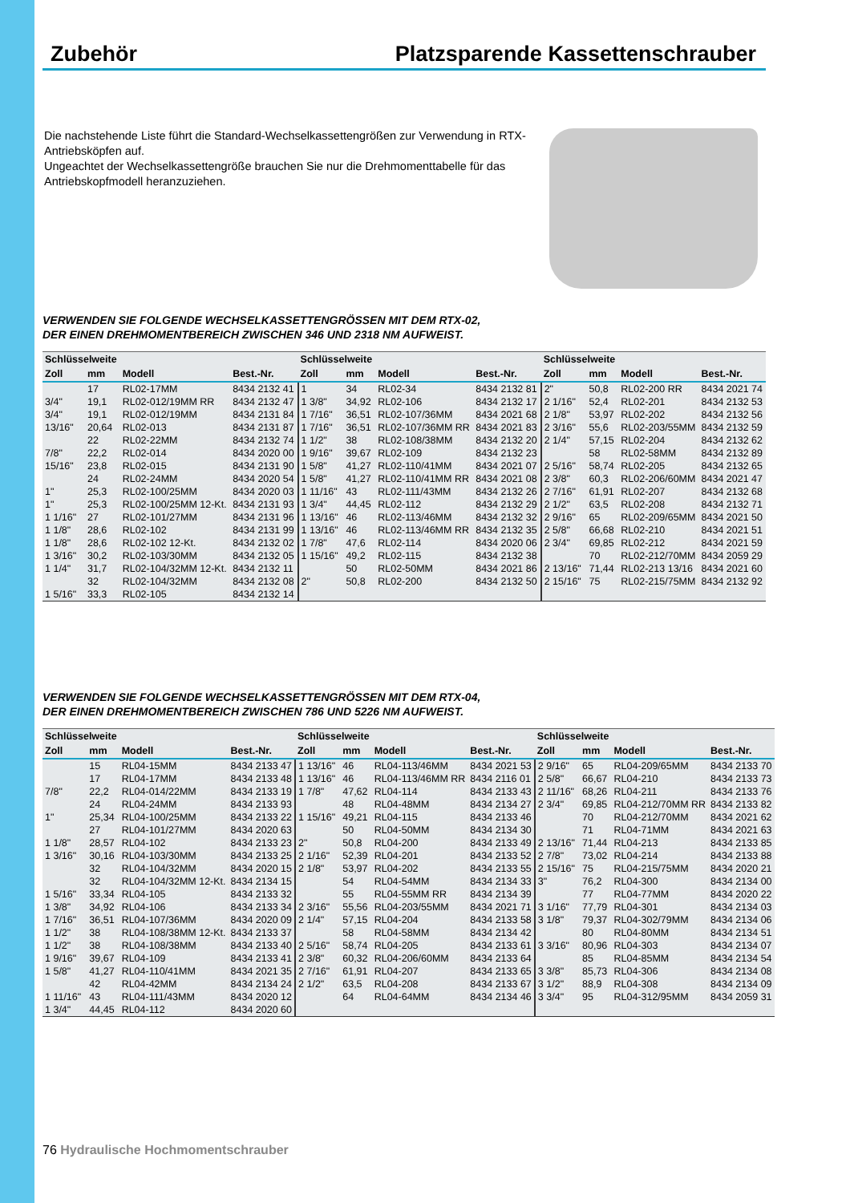Zubehör Platzsparende Kassettenschrauber
Die nachstehende Liste führt die Standard-Wechselkassettengrößen zur Verwendung in RTX-Antriebsköpfen auf.
Ungeachtet der Wechselkassettengröße brauchen Sie nur die Drehmomenttabelle für das Antriebskopfmodell heranzuziehen.
VERWENDEN SIE FOLGENDE WECHSELKASSETTENGRÖSSEN MIT DEM RTX-02,
DER EINEN DREHMOMENTBEREICH ZWISCHEN 346 UND 2318 NM AUFWEIST.
| Schlüsselweite | | | | Schlüsselweite | | | | Schlüsselweite | | | |
| --- | --- | --- | --- | --- | --- | --- | --- | --- | --- | --- | --- |
| Zoll | mm | Modell | Best.-Nr. | Zoll | mm | Modell | Best.-Nr. | Zoll | mm | Modell | Best.-Nr. |
| | 17 | RL02-17MM | 8434 2132 41 | 1 | 34 | RL02-34 | 8434 2132 81 | 2" | 50,8 | RL02-200 RR | 8434 2021 74 |
| 3/4" | 19,1 | RL02-012/19MM RR | 8434 2132 47 | 1 3/8" | 34,92 | RL02-106 | 8434 2132 17 | 2 1/16" | 52,4 | RL02-201 | 8434 2132 53 |
| 3/4" | 19,1 | RL02-012/19MM | 8434 2131 84 | 1 7/16" | 36,51 | RL02-107/36MM | 8434 2021 68 | 2 1/8" | 53,97 | RL02-202 | 8434 2132 56 |
| 13/16" | 20,64 | RL02-013 | 8434 2131 87 | 1 7/16" | 36,51 | RL02-107/36MM RR | 8434 2021 83 | 2 3/16" | 55,6 | RL02-203/55MM | 8434 2132 59 |
| | 22 | RL02-22MM | 8434 2132 74 | 1 1/2" | 38 | RL02-108/38MM | 8434 2132 20 | 2 1/4" | 57,15 | RL02-204 | 8434 2132 62 |
| 7/8" | 22,2 | RL02-014 | 8434 2020 00 | 1 9/16" | 39,67 | RL02-109 | 8434 2132 23 | | 58 | RL02-58MM | 8434 2132 89 |
| 15/16" | 23,8 | RL02-015 | 8434 2131 90 | 1 5/8" | 41,27 | RL02-110/41MM | 8434 2021 07 | 2 5/16" | 58,74 | RL02-205 | 8434 2132 65 |
| | 24 | RL02-24MM | 8434 2020 54 | 1 5/8" | 41,27 | RL02-110/41MM RR | 8434 2021 08 | 2 3/8" | 60,3 | RL02-206/60MM | 8434 2021 47 |
| 1" | 25,3 | RL02-100/25MM | 8434 2020 03 | 1 11/16" | 43 | RL02-111/43MM | 8434 2132 26 | 2 7/16" | 61,91 | RL02-207 | 8434 2132 68 |
| 1" | 25,3 | RL02-100/25MM 12-Kt. | 8434 2131 93 | 1 3/4" | 44,45 | RL02-112 | 8434 2132 29 | 2 1/2" | 63,5 | RL02-208 | 8434 2132 71 |
| 1 1/16" | 27 | RL02-101/27MM | 8434 2131 96 | 1 13/16" | 46 | RL02-113/46MM | 8434 2132 32 | 2 9/16" | 65 | RL02-209/65MM | 8434 2021 50 |
| 1 1/8" | 28,6 | RL02-102 | 8434 2131 99 | 1 13/16" | 46 | RL02-113/46MM RR | 8434 2132 35 | 2 5/8" | 66,68 | RL02-210 | 8434 2021 51 |
| 1 1/8" | 28,6 | RL02-102 12-Kt. | 8434 2132 02 | 1 7/8" | 47,6 | RL02-114 | 8434 2020 06 | 2 3/4" | 69,85 | RL02-212 | 8434 2021 59 |
| 1 3/16" | 30,2 | RL02-103/30MM | 8434 2132 05 | 1 15/16" | 49,2 | RL02-115 | 8434 2132 38 | | 70 | RL02-212/70MM | 8434 2059 29 |
| 1 1/4" | 31,7 | RL02-104/32MM 12-Kt. | 8434 2132 11 | | 50 | RL02-50MM | 8434 2021 86 | 2 13/16" | 71,44 | RL02-213 13/16 | 8434 2021 60 |
| | 32 | RL02-104/32MM | 8434 2132 08 | 2" | 50,8 | RL02-200 | 8434 2132 50 | 2 15/16" | 75 | RL02-215/75MM | 8434 2132 92 |
| 1 5/16" | 33,3 | RL02-105 | 8434 2132 14 | | | | | | | | |
VERWENDEN SIE FOLGENDE WECHSELKASSETTENGRÖSSEN MIT DEM RTX-04,
DER EINEN DREHMOMENTBEREICH ZWISCHEN 786 UND 5226 NM AUFWEIST.
| Schlüsselweite | | | | Schlüsselweite | | | | Schlüsselweite | | | |
| --- | --- | --- | --- | --- | --- | --- | --- | --- | --- | --- | --- |
| Zoll | mm | Modell | Best.-Nr. | Zoll | mm | Modell | Best.-Nr. | Zoll | mm | Modell | Best.-Nr. |
| | 15 | RL04-15MM | 8434 2133 47 | 1 13/16" | 46 | RL04-113/46MM | 8434 2021 53 | 2 9/16" | 65 | RL04-209/65MM | 8434 2133 70 |
| | 17 | RL04-17MM | 8434 2133 48 | 1 13/16" | 46 | RL04-113/46MM RR | 8434 2116 01 | 2 5/8" | 66,67 | RL04-210 | 8434 2133 73 |
| 7/8" | 22,2 | RL04-014/22MM | 8434 2133 19 | 1 7/8" | 47,62 | RL04-114 | 8434 2133 43 | 2 11/16" | 68,26 | RL04-211 | 8434 2133 76 |
| | 24 | RL04-24MM | 8434 2133 93 | | 48 | RL04-48MM | 8434 2134 27 | 2 3/4" | 69,85 | RL04-212/70MM RR | 8434 2133 82 |
| 1" | 25,34 | RL04-100/25MM | 8434 2133 22 | 1 15/16" | 49,21 | RL04-115 | 8434 2133 46 | | 70 | RL04-212/70MM | 8434 2021 62 |
| | 27 | RL04-101/27MM | 8434 2020 63 | | 50 | RL04-50MM | 8434 2134 30 | | 71 | RL04-71MM | 8434 2021 63 |
| 1 1/8" | 28,57 | RL04-102 | 8434 2133 23 | 2" | 50,8 | RL04-200 | 8434 2133 49 | 2 13/16" | 71,44 | RL04-213 | 8434 2133 85 |
| 1 3/16" | 30,16 | RL04-103/30MM | 8434 2133 25 | 2 1/16" | 52,39 | RL04-201 | 8434 2133 52 | 2 7/8" | 73,02 | RL04-214 | 8434 2133 88 |
| | 32 | RL04-104/32MM | 8434 2020 15 | 2 1/8" | 53,97 | RL04-202 | 8434 2133 55 | 2 15/16" | 75 | RL04-215/75MM | 8434 2020 21 |
| | 32 | RL04-104/32MM 12-Kt. | 8434 2134 15 | | 54 | RL04-54MM | 8434 2134 33 | 3" | 76,2 | RL04-300 | 8434 2134 00 |
| 1 5/16" | 33,34 | RL04-105 | 8434 2133 32 | | 55 | RL04-55MM RR | 8434 2134 39 | | 77 | RL04-77MM | 8434 2020 22 |
| 1 3/8" | 34,92 | RL04-106 | 8434 2133 34 | 2 3/16" | 55,56 | RL04-203/55MM | 8434 2021 71 | 3 1/16" | 77,79 | RL04-301 | 8434 2134 03 |
| 1 7/16" | 36,51 | RL04-107/36MM | 8434 2020 09 | 2 1/4" | 57,15 | RL04-204 | 8434 2133 58 | 3 1/8" | 79,37 | RL04-302/79MM | 8434 2134 06 |
| 1 1/2" | 38 | RL04-108/38MM 12-Kt. | 8434 2133 37 | | 58 | RL04-58MM | 8434 2134 42 | | 80 | RL04-80MM | 8434 2134 51 |
| 1 1/2" | 38 | RL04-108/38MM | 8434 2133 40 | 2 5/16" | 58,74 | RL04-205 | 8434 2133 61 | 3 3/16" | 80,96 | RL04-303 | 8434 2134 07 |
| 1 9/16" | 39,67 | RL04-109 | 8434 2133 41 | 2 3/8" | 60,32 | RL04-206/60MM | 8434 2133 64 | | 85 | RL04-85MM | 8434 2134 54 |
| 1 5/8" | 41,27 | RL04-110/41MM | 8434 2021 35 | 2 7/16" | 61,91 | RL04-207 | 8434 2133 65 | 3 3/8" | 85,73 | RL04-306 | 8434 2134 08 |
| | 42 | RL04-42MM | 8434 2134 24 | 2 1/2" | 63,5 | RL04-208 | 8434 2133 67 | 3 1/2" | 88,9 | RL04-308 | 8434 2134 09 |
| 1 11/16" | 43 | RL04-111/43MM | 8434 2020 12 | | 64 | RL04-64MM | 8434 2134 46 | 3 3/4" | 95 | RL04-312/95MM | 8434 2059 31 |
| 1 3/4" | 44,45 | RL04-112 | 8434 2020 60 | | | | | | | | |
76 Hydraulische Hochmomentschrauber